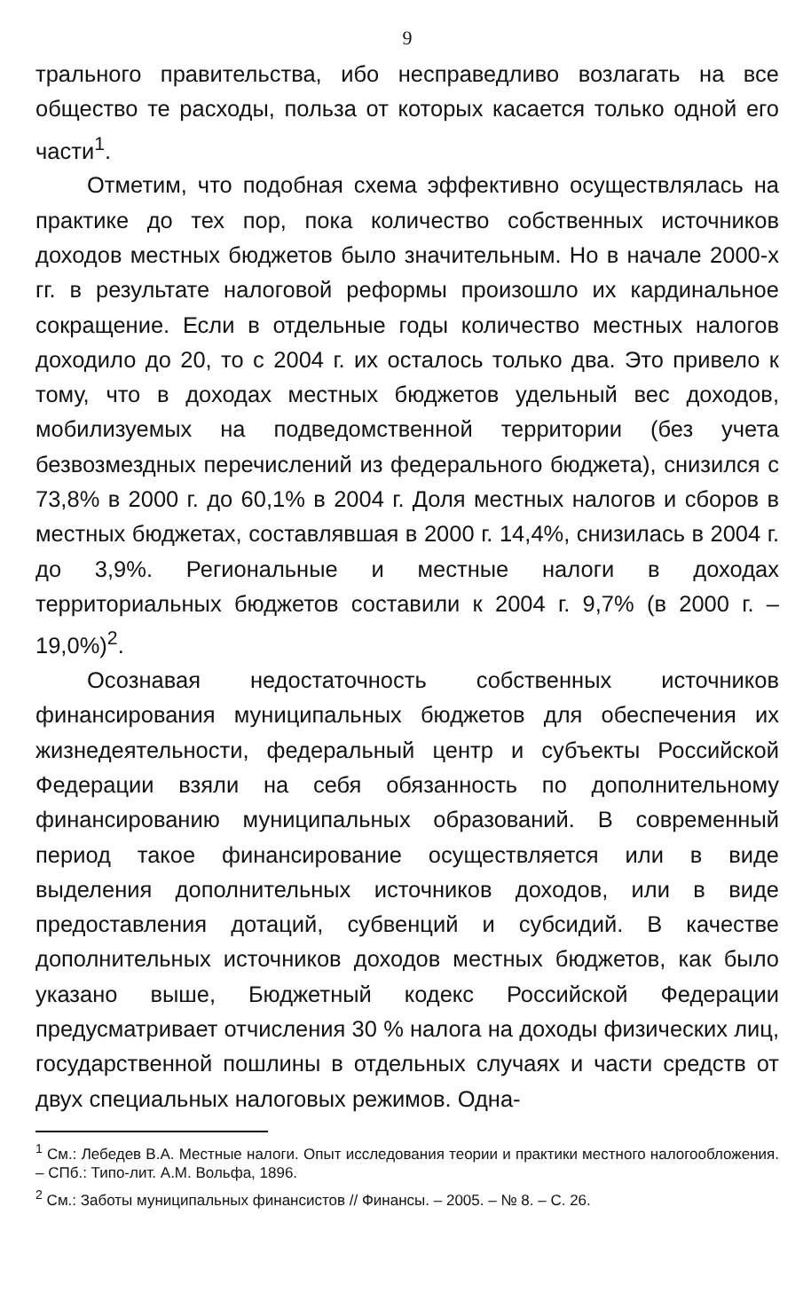9
трального правительства, ибо несправедливо возлагать на все общество те расходы, польза от которых касается только одной его части<sup>1</sup>.
Отметим, что подобная схема эффективно осуществлялась на практике до тех пор, пока количество собственных источников доходов местных бюджетов было значительным. Но в начале 2000-х гг. в результате налоговой реформы произошло их кардинальное сокращение. Если в отдельные годы количество местных налогов доходило до 20, то с 2004 г. их осталось только два. Это привело к тому, что в доходах местных бюджетов удельный вес доходов, мобилизуемых на подведомственной территории (без учета безвозмездных перечислений из федерального бюджета), снизился с 73,8% в 2000 г. до 60,1% в 2004 г. Доля местных налогов и сборов в местных бюджетах, составлявшая в 2000 г. 14,4%, снизилась в 2004 г. до 3,9%. Региональные и местные налоги в доходах территориальных бюджетов составили к 2004 г. 9,7% (в 2000 г. – 19,0%)<sup>2</sup>.
Осознавая недостаточность собственных источников финансирования муниципальных бюджетов для обеспечения их жизнедеятельности, федеральный центр и субъекты Российской Федерации взяли на себя обязанность по дополнительному финансированию муниципальных образований. В современный период такое финансирование осуществляется или в виде выделения дополнительных источников доходов, или в виде предоставления дотаций, субвенций и субсидий. В качестве дополнительных источников доходов местных бюджетов, как было указано выше, Бюджетный кодекс Российской Федерации предусматривает отчисления 30 % налога на доходы физических лиц, государственной пошлины в отдельных случаях и части средств от двух специальных налоговых режимов. Одна-
<sup>1</sup> См.: Лебедев В.А. Местные налоги. Опыт исследования теории и практики местного налогообложения. – СПб.: Типо-лит. А.М. Вольфа, 1896.
<sup>2</sup> См.: Заботы муниципальных финансистов // Финансы. – 2005. – № 8. – С. 26.